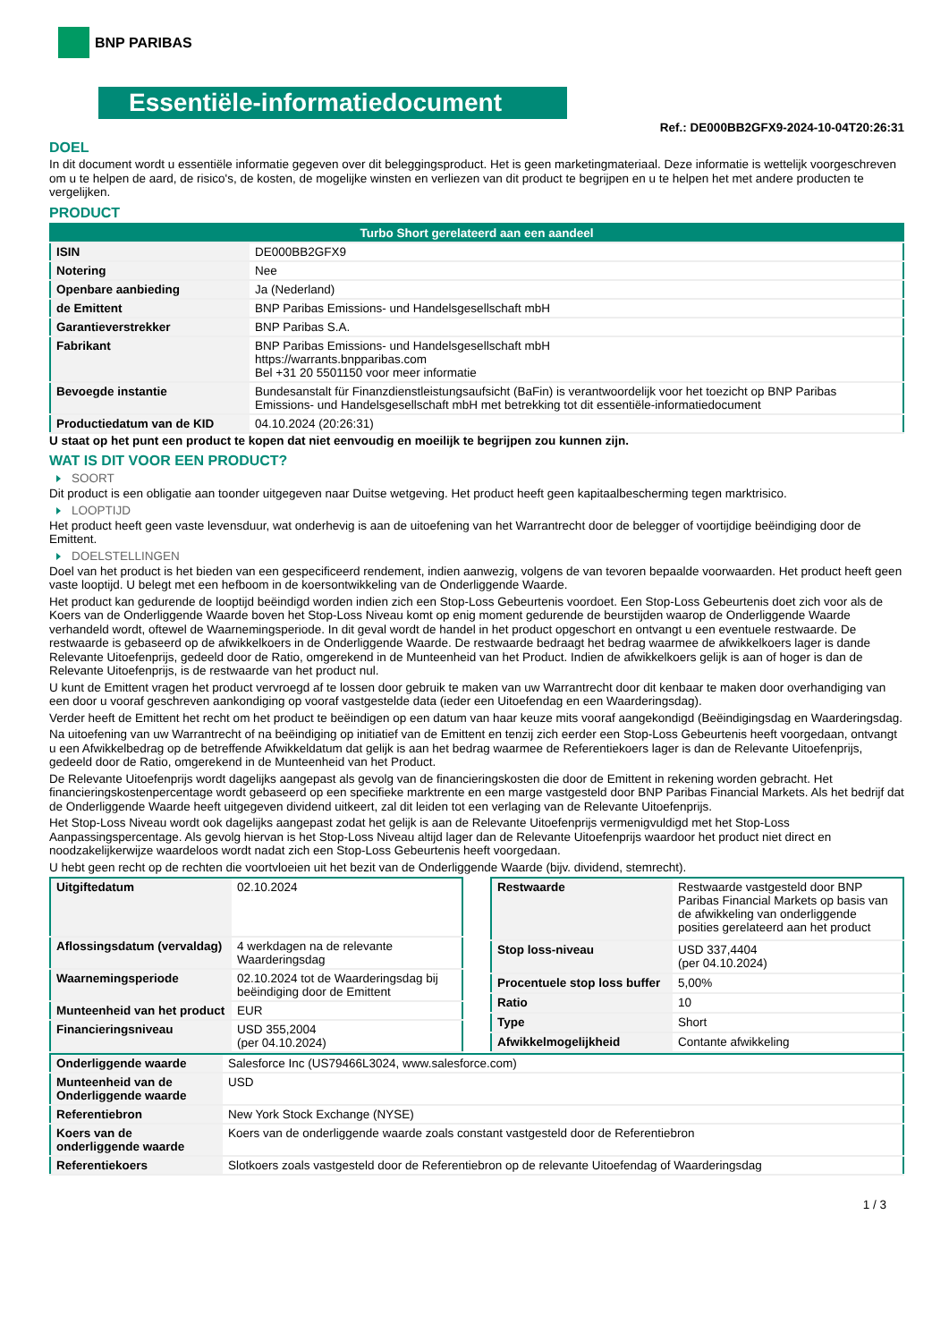BNP PARIBAS
Essentiële-informatiedocument
Ref.: DE000BB2GFX9-2024-10-04T20:26:31
DOEL
In dit document wordt u essentiële informatie gegeven over dit beleggingsproduct. Het is geen marketingmateriaal. Deze informatie is wettelijk voorgeschreven om u te helpen de aard, de risico's, de kosten, de mogelijke winsten en verliezen van dit product te begrijpen en u te helpen het met andere producten te vergelijken.
PRODUCT
| Turbo Short gerelateerd aan een aandeel | |
| --- | --- |
| ISIN | DE000BB2GFX9 |
| Notering | Nee |
| Openbare aanbieding | Ja (Nederland) |
| de Emittent | BNP Paribas Emissions- und Handelsgesellschaft mbH |
| Garantieverstrekker | BNP Paribas S.A. |
| Fabrikant | BNP Paribas Emissions- und Handelsgesellschaft mbH https://warrants.bnpparibas.com Bel +31 20 5501150 voor meer informatie |
| Bevoegde instantie | Bundesanstalt für Finanzdienstleistungsaufsicht (BaFin) is verantwoordelijk voor het toezicht op BNP Paribas Emissions- und Handelsgesellschaft mbH met betrekking tot dit essentiële-informatiedocument |
| Productiedatum van de KID | 04.10.2024 (20:26:31) |
U staat op het punt een product te kopen dat niet eenvoudig en moeilijk te begrijpen zou kunnen zijn.
WAT IS DIT VOOR EEN PRODUCT?
SOORT
Dit product is een obligatie aan toonder uitgegeven naar Duitse wetgeving. Het product heeft geen kapitaalbescherming tegen marktrisico.
LOOPTIJD
Het product heeft geen vaste levensduur, wat onderhevig is aan de uitoefening van het Warrantrecht door de belegger of voortijdige beëindiging door de Emittent.
DOELSTELLINGEN
Doel van het product is het bieden van een gespecificeerd rendement, indien aanwezig, volgens de van tevoren bepaalde voorwaarden. Het product heeft geen vaste looptijd. U belegt met een hefboom in de koersontwikkeling van de Onderliggende Waarde.
Het product kan gedurende de looptijd beëindigd worden indien zich een Stop-Loss Gebeurtenis voordoet. Een Stop-Loss Gebeurtenis doet zich voor als de Koers van de Onderliggende Waarde boven het Stop-Loss Niveau komt op enig moment gedurende de beurstijden waarop de Onderliggende Waarde verhandeld wordt, oftewel de Waarnemingsperiode. In dit geval wordt de handel in het product opgeschort en ontvangt u een eventuele restwaarde. De restwaarde is gebaseerd op de afwikkelkoers in de Onderliggende Waarde. De restwaarde bedraagt het bedrag waarmee de afwikkelkoers lager is dande Relevante Uitoefenprijs, gedeeld door de Ratio, omgerekend in de Munteenheid van het Product. Indien de afwikkelkoers gelijk is aan of hoger is dan de Relevante Uitoefenprijs, is de restwaarde van het product nul.
U kunt de Emittent vragen het product vervroegd af te lossen door gebruik te maken van uw Warrantrecht door dit kenbaar te maken door overhandiging van een door u vooraf geschreven aankondiging op vooraf vastgestelde data (ieder een Uitoefendag en een Waarderingsdag).
Verder heeft de Emittent het recht om het product te beëindigen op een datum van haar keuze mits vooraf aangekondigd (Beëindigingsdag en Waarderingsdag.
Na uitoefening van uw Warrantrecht of na beëindiging op initiatief van de Emittent en tenzij zich eerder een Stop-Loss Gebeurtenis heeft voorgedaan, ontvangt u een Afwikkelbedrag op de betreffende Afwikkeldatum dat gelijk is aan het bedrag waarmee de Referentiekoers lager is dan de Relevante Uitoefenprijs, gedeeld door de Ratio, omgerekend in de Munteenheid van het Product.
De Relevante Uitoefenprijs wordt dagelijks aangepast als gevolg van de financieringskosten die door de Emittent in rekening worden gebracht. Het financieringskostenpercentage wordt gebaseerd op een specifieke marktrente en een marge vastgesteld door BNP Paribas Financial Markets. Als het bedrijf dat de Onderliggende Waarde heeft uitgegeven dividend uitkeert, zal dit leiden tot een verlaging van de Relevante Uitoefenprijs.
Het Stop-Loss Niveau wordt ook dagelijks aangepast zodat het gelijk is aan de Relevante Uitoefenprijs vermenigvuldigd met het Stop-Loss Aanpassingspercentage. Als gevolg hiervan is het Stop-Loss Niveau altijd lager dan de Relevante Uitoefenprijs waardoor het product niet direct en noodzakelijkerwijze waardeloos wordt nadat zich een Stop-Loss Gebeurtenis heeft voorgedaan.
U hebt geen recht op de rechten die voortvloeien uit het bezit van de Onderliggende Waarde (bijv. dividend, stemrecht).
| Uitgiftedatum | 02.10.2024 |
| Aflossingsdatum (vervaldag) | 4 werkdagen na de relevante Waarderingsdag |
| Waarnemingsperiode | 02.10.2024 tot de Waarderingsdag bij beëindiging door de Emittent |
| Munteenheid van het product | EUR |
| Financieringsniveau | USD 355,2004 (per 04.10.2024) |
| Restwaarde | Restwaarde vastgesteld door BNP Paribas Financial Markets op basis van de afwikkeling van onderliggende posities gerelateerd aan het product |
| Stop loss-niveau | USD 337,4404 (per 04.10.2024) |
| Procentuele stop loss buffer | 5,00% |
| Ratio | 10 |
| Type | Short |
| Afwikkelmogelijkheid | Contante afwikkeling |
| Onderliggende waarde | Salesforce Inc (US79466L3024, www.salesforce.com) |
| Munteenheid van de Onderliggende waarde | USD |
| Referentiebron | New York Stock Exchange (NYSE) |
| Koers van de onderliggende waarde | Koers van de onderliggende waarde zoals constant vastgesteld door de Referentiebron |
| Referentiekoers | Slotkoers zoals vastgesteld door de Referentiebron op de relevante Uitoefendag of Waarderingsdag |
1 / 3